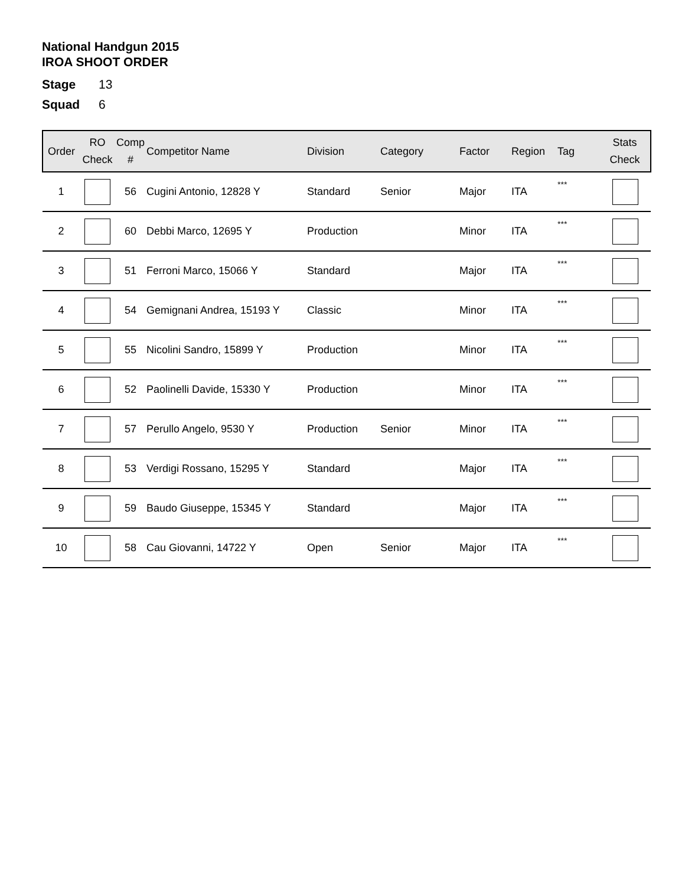National Handgun 2015
IROA SHOOT ORDER
Stage 13
Squad 6
| Order | RO Check | Comp # | Competitor Name | Division | Category | Factor | Region | Tag | Stats Check |
| --- | --- | --- | --- | --- | --- | --- | --- | --- | --- |
| 1 | | 56 | Cugini Antonio, 12828 Y | Standard | Senior | Major | ITA | *** | |
| 2 | | 60 | Debbi Marco, 12695 Y | Production | | Minor | ITA | *** | |
| 3 | | 51 | Ferroni Marco, 15066 Y | Standard | | Major | ITA | *** | |
| 4 | | 54 | Gemignani Andrea, 15193 Y | Classic | | Minor | ITA | *** | |
| 5 | | 55 | Nicolini Sandro, 15899 Y | Production | | Minor | ITA | *** | |
| 6 | | 52 | Paolinelli Davide, 15330 Y | Production | | Minor | ITA | *** | |
| 7 | | 57 | Perullo Angelo, 9530 Y | Production | Senior | Minor | ITA | *** | |
| 8 | | 53 | Verdigi Rossano, 15295 Y | Standard | | Major | ITA | *** | |
| 9 | | 59 | Baudo Giuseppe, 15345 Y | Standard | | Major | ITA | *** | |
| 10 | | 58 | Cau Giovanni, 14722 Y | Open | Senior | Major | ITA | *** | |